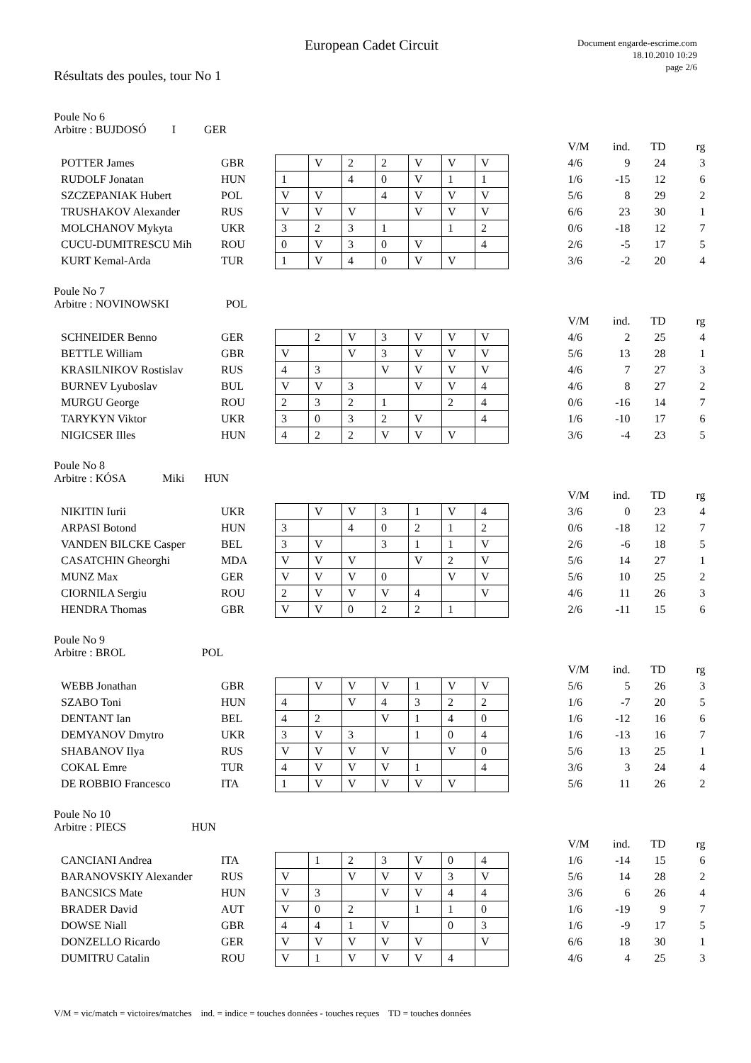European Cadet Circuit
Document engarde-escrime.com
18.10.2010 10:29
page 2/6
Résultats des poules, tour No 1
Poule No 6
Arbitre : BUJDOSÓ I GER
| | | | | | | | | | | V/M | ind. | TD | rg |
| POTTER James | GBR | | V | 2 | 2 | V | V | V | | 4/6 | 9 | 24 | 3 |
| RUDOLF Jonatan | HUN | 1 | | 4 | 0 | V | 1 | 1 | | 1/6 | -15 | 12 | 6 |
| SZCZEPANIAK Hubert | POL | V | V | | 4 | V | V | V | | 5/6 | 8 | 29 | 2 |
| TRUSHAKOV Alexander | RUS | V | V | V | | V | V | V | | 6/6 | 23 | 30 | 1 |
| MOLCHANOV Mykyta | UKR | 3 | 2 | 3 | 1 | | 1 | 2 | | 0/6 | -18 | 12 | 7 |
| CUCU-DUMITRESCU Mih | ROU | 0 | V | 3 | 0 | V | | 4 | | 2/6 | -5 | 17 | 5 |
| KURT Kemal-Arda | TUR | 1 | V | 4 | 0 | V | V | | | 3/6 | -2 | 20 | 4 |
Poule No 7
Arbitre : NOVINOWSKI POL
| | | | | | | | | | | V/M | ind. | TD | rg |
| SCHNEIDER Benno | GER | | 2 | V | 3 | V | V | V | | 4/6 | 2 | 25 | 4 |
| BETTLE William | GBR | V | | V | 3 | V | V | V | | 5/6 | 13 | 28 | 1 |
| KRASILNIKOV Rostislav | RUS | 4 | 3 | | V | V | V | V | | 4/6 | 7 | 27 | 3 |
| BURNEV Lyuboslav | BUL | V | V | 3 | | V | V | 4 | | 4/6 | 8 | 27 | 2 |
| MURGU George | ROU | 2 | 3 | 2 | 1 | | 2 | 4 | | 0/6 | -16 | 14 | 7 |
| TARYKYN Viktor | UKR | 3 | 0 | 3 | 2 | V | | 4 | | 1/6 | -10 | 17 | 6 |
| NIGICSER Illes | HUN | 4 | 2 | 2 | V | V | V | | | 3/6 | -4 | 23 | 5 |
Poule No 8
Arbitre : KÓSA Miki HUN
| | | | | | | | | | | V/M | ind. | TD | rg |
| NIKITIN Iurii | UKR | | V | V | 3 | 1 | V | 4 | | 3/6 | 0 | 23 | 4 |
| ARPASI Botond | HUN | 3 | | 4 | 0 | 2 | 1 | 2 | | 0/6 | -18 | 12 | 7 |
| VANDEN BILCKE Casper | BEL | 3 | V | | 3 | 1 | 1 | V | | 2/6 | -6 | 18 | 5 |
| CASATCHIN Gheorghi | MDA | V | V | V | | V | 2 | V | | 5/6 | 14 | 27 | 1 |
| MUNZ Max | GER | V | V | V | 0 | | V | V | | 5/6 | 10 | 25 | 2 |
| CIORNILA Sergiu | ROU | 2 | V | V | V | 4 | | V | | 4/6 | 11 | 26 | 3 |
| HENDRA Thomas | GBR | V | V | 0 | 2 | 2 | 1 | | | 2/6 | -11 | 15 | 6 |
Poule No 9
Arbitre : BROL POL
| | | | | | | | | | | V/M | ind. | TD | rg |
| WEBB Jonathan | GBR | | V | V | V | 1 | V | V | | 5/6 | 5 | 26 | 3 |
| SZABO Toni | HUN | 4 | | V | 4 | 3 | 2 | 2 | | 1/6 | -7 | 20 | 5 |
| DENTANT Ian | BEL | 4 | 2 | | V | 1 | 4 | 0 | | 1/6 | -12 | 16 | 6 |
| DEMYANOV Dmytro | UKR | 3 | V | 3 | | 1 | 0 | 4 | | 1/6 | -13 | 16 | 7 |
| SHABANOV Ilya | RUS | V | V | V | V | | V | 0 | | 5/6 | 13 | 25 | 1 |
| COKAL Emre | TUR | 4 | V | V | V | 1 | | 4 | | 3/6 | 3 | 24 | 4 |
| DE ROBBIO Francesco | ITA | 1 | V | V | V | V | V | | | 5/6 | 11 | 26 | 2 |
Poule No 10
Arbitre : PIECS HUN
| | | | | | | | | | | V/M | ind. | TD | rg |
| CANCIANI Andrea | ITA | | 1 | 2 | 3 | V | 0 | 4 | | 1/6 | -14 | 15 | 6 |
| BARANOVSKIY Alexander | RUS | V | | V | V | V | 3 | V | | 5/6 | 14 | 28 | 2 |
| BANCSICS Mate | HUN | V | 3 | | V | V | 4 | 4 | | 3/6 | 6 | 26 | 4 |
| BRADER David | AUT | V | 0 | 2 | | 1 | 1 | 0 | | 1/6 | -19 | 9 | 7 |
| DOWSE Niall | GBR | 4 | 4 | 1 | V | | 0 | 3 | | 1/6 | -9 | 17 | 5 |
| DONZELLO Ricardo | GER | V | V | V | V | V | | V | | 6/6 | 18 | 30 | 1 |
| DUMITRU Catalin | ROU | V | 1 | V | V | V | 4 | | | 4/6 | 4 | 25 | 3 |
V/M = vic/match = victoires/matches ind. = indice = touches données - touches reçues TD = touches données